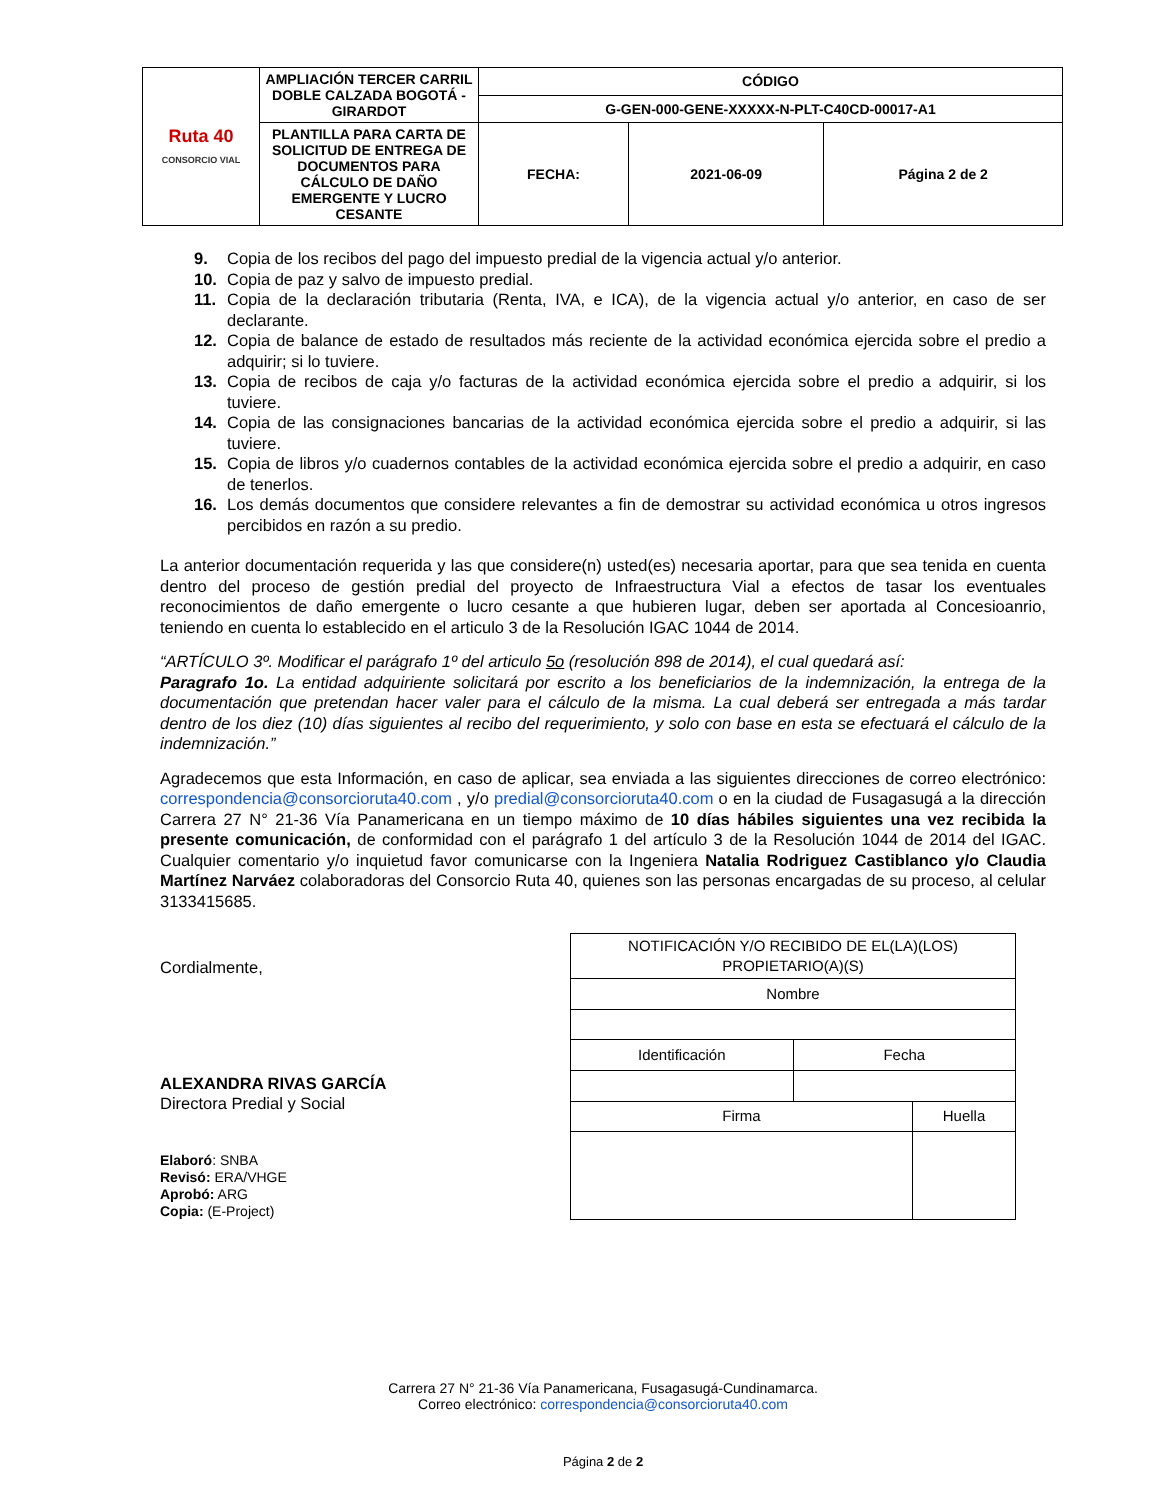| Ruta 40 CONSORCIO VIAL | AMPLIACIÓN TERCER CARRIL DOBLE CALZADA BOGOTÁ - GIRARDOT | CÓDIGO | | |
| | | G-GEN-000-GENE-XXXXX-N-PLT-C40CD-00017-A1 | | |
| | PLANTILLA PARA CARTA DE SOLICITUD DE ENTREGA DE DOCUMENTOS PARA CÁLCULO DE DAÑO EMERGENTE Y LUCRO CESANTE | FECHA: | 2021-06-09 | Página 2 de 2 |
9. Copia de los recibos del pago del impuesto predial de la vigencia actual y/o anterior.
10. Copia de paz y salvo de impuesto predial.
11. Copia de la declaración tributaria (Renta, IVA, e ICA), de la vigencia actual y/o anterior, en caso de ser declarante.
12. Copia de balance de estado de resultados más reciente de la actividad económica ejercida sobre el predio a adquirir; si lo tuviere.
13. Copia de recibos de caja y/o facturas de la actividad económica ejercida sobre el predio a adquirir, si los tuviere.
14. Copia de las consignaciones bancarias de la actividad económica ejercida sobre el predio a adquirir, si las tuviere.
15. Copia de libros y/o cuadernos contables de la actividad económica ejercida sobre el predio a adquirir, en caso de tenerlos.
16. Los demás documentos que considere relevantes a fin de demostrar su actividad económica u otros ingresos percibidos en razón a su predio.
La anterior documentación requerida y las que considere(n) usted(es) necesaria aportar, para que sea tenida en cuenta dentro del proceso de gestión predial del proyecto de Infraestructura Vial a efectos de tasar los eventuales reconocimientos de daño emergente o lucro cesante a que hubieren lugar, deben ser aportada al Concesioanrio, teniendo en cuenta lo establecido en el articulo 3 de la Resolución IGAC 1044 de 2014.
“ARTÍCULO 3º. Modificar el parágrafo 1º del articulo 5o (resolución 898 de 2014), el cual quedará así:
Paragrafo 1o. La entidad adquiriente solicitará por escrito a los beneficiarios de la indemnización, la entrega de la documentación que pretendan hacer valer para el cálculo de la misma. La cual deberá ser entregada a más tardar dentro de los diez (10) días siguientes al recibo del requerimiento, y solo con base en esta se efectuará el cálculo de la indemnización.”
Agradecemos que esta Información, en caso de aplicar, sea enviada a las siguientes direcciones de correo electrónico: correspondencia@consorcioruta40.com , y/o predial@consorcioruta40.com o en la ciudad de Fusagasugá a la dirección Carrera 27 N° 21-36 Vía Panamericana en un tiempo máximo de 10 días hábiles siguientes una vez recibida la presente comunicación, de conformidad con el parágrafo 1 del artículo 3 de la Resolución 1044 de 2014 del IGAC. Cualquier comentario y/o inquietud favor comunicarse con la Ingeniera Natalia Rodriguez Castiblanco y/o Claudia Martínez Narváez colaboradoras del Consorcio Ruta 40, quienes son las personas encargadas de su proceso, al celular 3133415685.
Cordialmente,
ALEXANDRA RIVAS GARCÍA
Directora Predial y Social
Elaboró: SNBA
Revisó: ERA/VHGE
Aprobó: ARG
Copia: (E-Project)
| NOTIFICACIÓN Y/O RECIBIDO DE EL(LA)(LOS) PROPIETARIO(A)(S) | | |
| Nombre | | |
| Identificación | Fecha | |
| Firma | | Huella |
Carrera 27 N° 21-36 Vía Panamericana, Fusagasugá-Cundinamarca.
Correo electrónico: correspondencia@consorcioruta40.com
Página 2 de 2